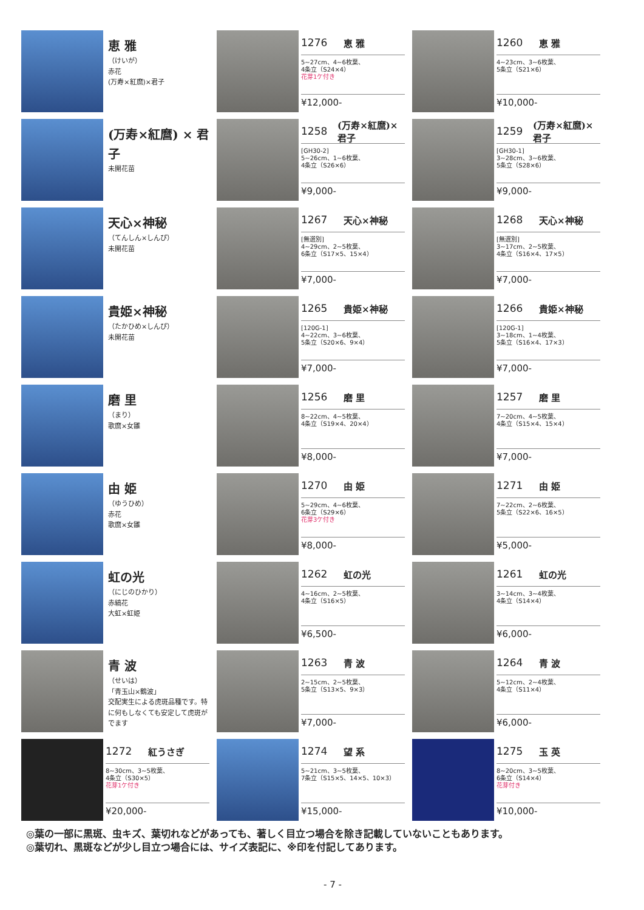恵 雅
（けいが）
赤花
(万寿×紅麿)×君子
1276 恵 雅
5~27cm、4~6枚葉、
4条立（S24×4）
花芽1ケ付き
¥12,000-
1260 恵 雅
4~23cm、3~6枚葉、
5条立（S21×6）
¥10,000-
(万寿×紅麿) × 君子
未開花苗
1258 (万寿×紅麿)×君子
[GH30-2]
5~26cm、1~6枚葉、
4条立（S26×6）
¥9,000-
1259 (万寿×紅麿)×君子
[GH30-1]
3~28cm、3~6枚葉、
5条立（S28×6）
¥9,000-
天心×神秘
（てんしん×しんぴ）
未開花苗
1267 天心×神秘
[無選別]
4~29cm、2~5枚葉、
6条立（S17×5、15×4）
¥7,000-
1268 天心×神秘
[無選別]
3~17cm、2~5枚葉、
4条立（S16×4、17×5）
¥7,000-
貴姫×神秘
（たかひめ×しんぴ）
未開花苗
1265 貴姫×神秘
[120G-1]
4~22cm、3~6枚葉、
5条立（S20×6、9×4）
¥7,000-
1266 貴姫×神秘
[120G-1]
3~18cm、1~4枚葉、
5条立（S16×4、17×3）
¥7,000-
磨 里
（まり）
歌麿×女雛
1256 磨 里
8~22cm、4~5枚葉、
4条立（S19×4、20×4）
¥8,000-
1257 磨 里
7~20cm、4~5枚葉、
4条立（S15×4、15×4）
¥7,000-
由 姫
（ゆうひめ）
赤花
歌麿×女雛
1270 由 姫
5~29cm、4~6枚葉、
6条立（S29×6）
花芽3ケ付き
¥8,000-
1271 由 姫
7~22cm、2~6枚葉、
5条立（S22×6、16×5）
¥5,000-
虹の光
（にじのひかり）
赤縞花
大虹×虹姫
1262 虹の光
4~16cm、2~5枚葉、
4条立（S16×5）
¥6,500-
1261 虹の光
3~14cm、3~4枚葉、
4条立（S14×4）
¥6,000-
青 波
（せいは）
「青玉山×鶴波」
交配実生による虎斑品種です。特に何もしなくても安定して虎斑がでます
1263 青 波
2~15cm、2~5枚葉、
5条立（S13×5、9×3）
¥7,000-
1264 青 波
5~12cm、2~4枚葉、
4条立（S11×4）
¥6,000-
1272 紅うさぎ
8~30cm、3~5枚葉、
4条立（S30×5）
花芽1ケ付き
¥20,000-
1274 望 系
5~21cm、3~5枚葉、
7条立（S15×5、14×5、10×3）
¥15,000-
1275 玉 英
8~20cm、3~5枚葉、
6条立（S14×4）
花芽付き
¥10,000-
◎葉の一部に黒斑、虫キズ、葉切れなどがあっても、著しく目立つ場合を除き記載していないこともあります。
◎葉切れ、黒斑などが少し目立つ場合には、サイズ表記に、※印を付記してあります。
- 7 -